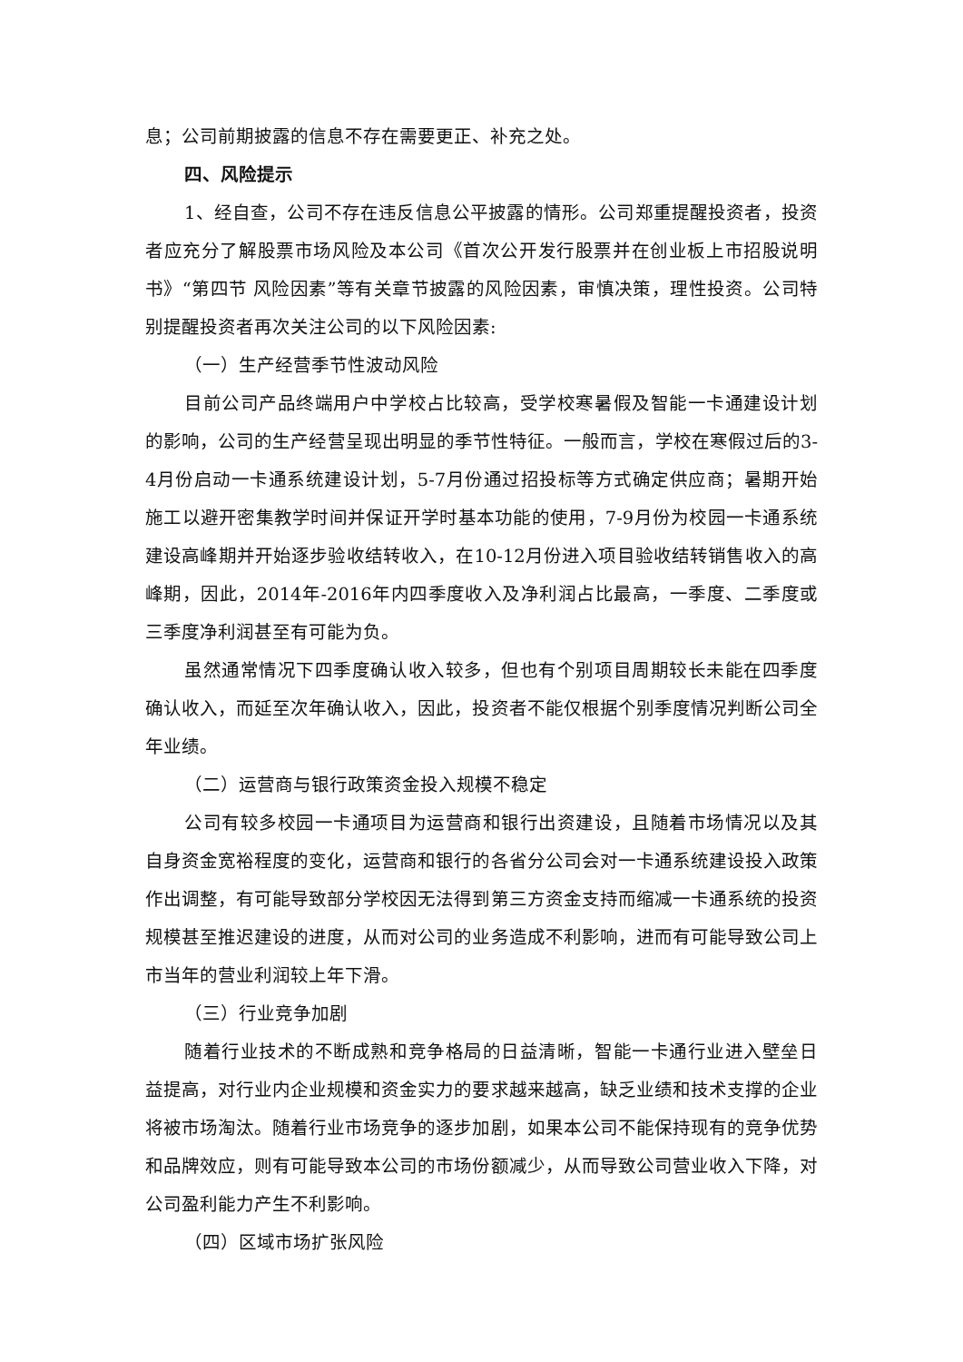息；公司前期披露的信息不存在需要更正、补充之处。
四、风险提示
1、经自查，公司不存在违反信息公平披露的情形。公司郑重提醒投资者，投资者应充分了解股票市场风险及本公司《首次公开发行股票并在创业板上市招股说明书》“第四节 风险因素”等有关章节披露的风险因素，审慎决策，理性投资。公司特别提醒投资者再次关注公司的以下风险因素:
（一）生产经营季节性波动风险
目前公司产品终端用户中学校占比较高，受学校寒暑假及智能一卡通建设计划的影响，公司的生产经营呈现出明显的季节性特征。一般而言，学校在寒假过后的3-4月份启动一卡通系统建设计划，5-7月份通过招投标等方式确定供应商；暑期开始施工以避开密集教学时间并保证开学时基本功能的使用，7-9月份为校园一卡通系统建设高峰期并开始逐步验收结转收入，在10-12月份进入项目验收结转销售收入的高峰期，因此，2014年-2016年内四季度收入及净利润占比最高，一季度、二季度或三季度净利润甚至有可能为负。
虽然通常情况下四季度确认收入较多，但也有个别项目周期较长未能在四季度确认收入，而延至次年确认收入，因此，投资者不能仅根据个别季度情况判断公司全年业绩。
（二）运营商与银行政策资金投入规模不稳定
公司有较多校园一卡通项目为运营商和银行出资建设，且随着市场情况以及其自身资金宽裕程度的变化，运营商和银行的各省分公司会对一卡通系统建设投入政策作出调整，有可能导致部分学校因无法得到第三方资金支持而缩减一卡通系统的投资规模甚至推迟建设的进度，从而对公司的业务造成不利影响，进而有可能导致公司上市当年的营业利润较上年下滑。
（三）行业竞争加剧
随着行业技术的不断成熟和竞争格局的日益清晰，智能一卡通行业进入壁垒日益提高，对行业内企业规模和资金实力的要求越来越高，缺乏业绩和技术支撑的企业将被市场淘汰。随着行业市场竞争的逐步加剧，如果本公司不能保持现有的竞争优势和品牌效应，则有可能导致本公司的市场份额减少，从而导致公司营业收入下降，对公司盈利能力产生不利影响。
（四）区域市场扩张风险